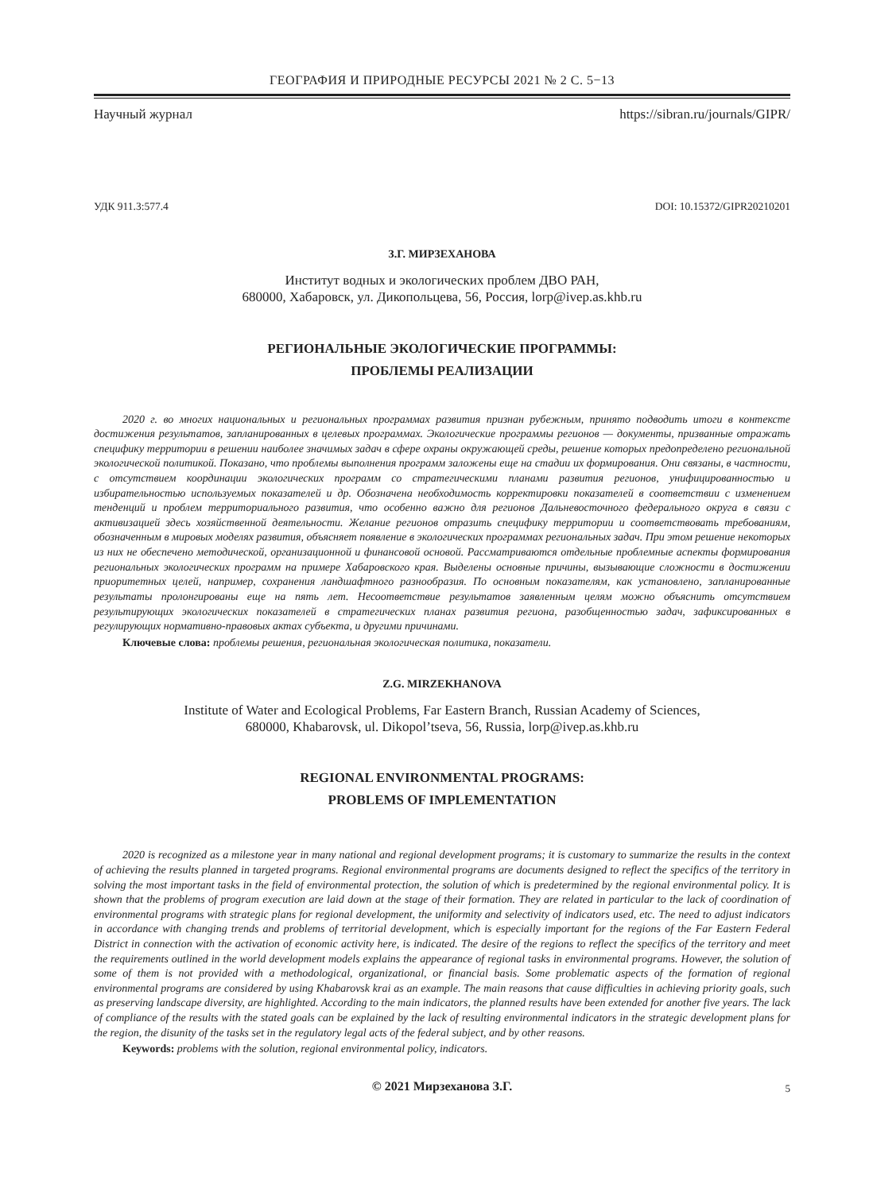ГЕОГРАФИЯ И ПРИРОДНЫЕ РЕСУРСЫ 2021 № 2 С. 5−13
Научный журнал https://sibran.ru/journals/GIPR/
УДК 911.3:577.4 DOI: 10.15372/GIPR20210201
З.Г. МИРЗЕХАНОВА
Институт водных и экологических проблем ДВО РАН,
680000, Хабаровск, ул. Дикопольцева, 56, Россия, lorp@ivep.as.khb.ru
РЕГИОНАЛЬНЫЕ ЭКОЛОГИЧЕСКИЕ ПРОГРАММЫ:
ПРОБЛЕМЫ РЕАЛИЗАЦИИ
2020 г. во многих национальных и региональных программах развития признан рубежным, принято подводить итоги в контексте достижения результатов, запланированных в целевых программах. Экологические программы регионов — документы, призванные отражать специфику территории в решении наиболее значимых задач в сфере охраны окружающей среды, решение которых предопределено региональной экологической политикой. Показано, что проблемы выполнения программ заложены еще на стадии их формирования. Они связаны, в частности, с отсутствием координации экологических программ со стратегическими планами развития регионов, унифицированностью и избирательностью используемых показателей и др. Обозначена необходимость корректировки показателей в соответствии с изменением тенденций и проблем территориального развития, что особенно важно для регионов Дальневосточного федерального округа в связи с активизацией здесь хозяйственной деятельности. Желание регионов отразить специфику территории и соответствовать требованиям, обозначенным в мировых моделях развития, объясняет появление в экологических программах региональных задач. При этом решение некоторых из них не обеспечено методической, организационной и финансовой основой. Рассматриваются отдельные проблемные аспекты формирования региональных экологических программ на примере Хабаровского края. Выделены основные причины, вызывающие сложности в достижении приоритетных целей, например, сохранения ландшафтного разнообразия. По основным показателям, как установлено, запланированные результаты пролонгированы еще на пять лет. Несоответствие результатов заявленным целям можно объяснить отсутствием результирующих экологических показателей в стратегических планах развития региона, разобщенностью задач, зафиксированных в регулирующих нормативно-правовых актах субъекта, и другими причинами.
Ключевые слова: проблемы решения, региональная экологическая политика, показатели.
Z.G. MIRZEKHANOVA
Institute of Water and Ecological Problems, Far Eastern Branch, Russian Academy of Sciences,
680000, Khabarovsk, ul. Dikopol’tseva, 56, Russia, lorp@ivep.as.khb.ru
REGIONAL ENVIRONMENTAL PROGRAMS:
PROBLEMS OF IMPLEMENTATION
2020 is recognized as a milestone year in many national and regional development programs; it is customary to summarize the results in the context of achieving the results planned in targeted programs. Regional environmental programs are documents designed to reflect the specifics of the territory in solving the most important tasks in the field of environmental protection, the solution of which is predetermined by the regional environmental policy. It is shown that the problems of program execution are laid down at the stage of their formation. They are related in particular to the lack of coordination of environmental programs with strategic plans for regional development, the uniformity and selectivity of indicators used, etc. The need to adjust indicators in accordance with changing trends and problems of territorial development, which is especially important for the regions of the Far Eastern Federal District in connection with the activation of economic activity here, is indicated. The desire of the regions to reflect the specifics of the territory and meet the requirements outlined in the world development models explains the appearance of regional tasks in environmental programs. However, the solution of some of them is not provided with a methodological, organizational, or financial basis. Some problematic aspects of the formation of regional environmental programs are considered by using Khabarovsk krai as an example. The main reasons that cause difficulties in achieving priority goals, such as preserving landscape diversity, are highlighted. According to the main indicators, the planned results have been extended for another five years. The lack of compliance of the results with the stated goals can be explained by the lack of resulting environmental indicators in the strategic development plans for the region, the disunity of the tasks set in the regulatory legal acts of the federal subject, and by other reasons.
Keywords: problems with the solution, regional environmental policy, indicators.
© 2021 Мирзеханова З.Г. 5